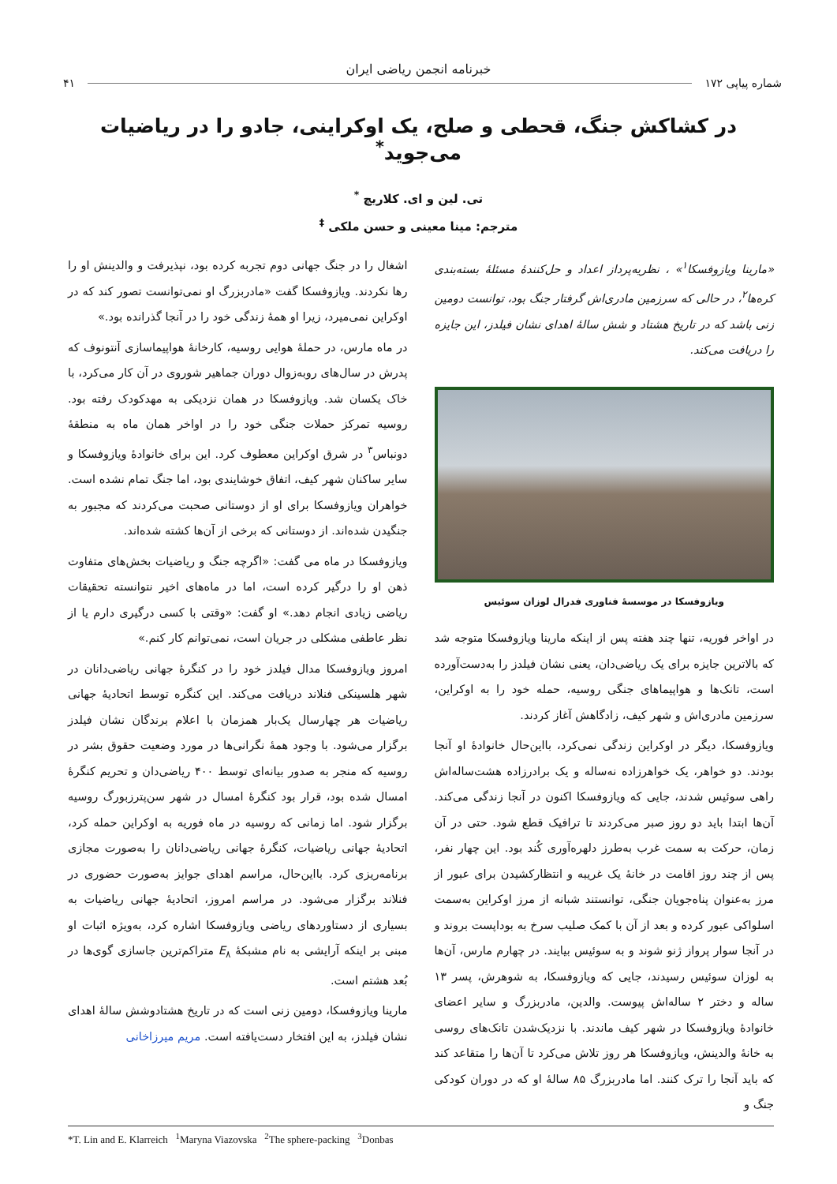خبرنامه انجمن ریاضی ایران
شماره پیاپی ۱۷۲ ۴۱
در کشاکش جنگ، قحطی و صلح، یک اوکراینی، جادو را در ریاضیات می‌جوید<sup>*</sup>
تی. لین و ای. کلاریچ <sup>*</sup>
مترجم: مینا معینی و حسن ملکی <sup>‡</sup>
«مارینا ویازوفسکا<sup>۱</sup>» ، نظریه‌پرداز اعداد و حل‌کنندهٔ مسئلهٔ بسته‌بندی کره‌ها<sup>۲</sup>، در حالی که سرزمین مادری‌اش گرفتار جنگ بود، توانست دومین زنی باشد که در تاریخ هشتاد و شش سالهٔ اهدای نشان فیلدز، این جایزه را دریافت می‌کند.
ویازوفسکا در موسسهٔ فناوری فدرال لوزان سوئیس
در اواخر فوریه، تنها چند هفته پس از اینکه مارینا ویازوفسکا متوجه شد که بالاترین جایزه برای یک ریاضی‌دان، یعنی نشان فیلدز را به‌دست‌آورده است، تانک‌ها و هواپیماهای جنگی روسیه، حمله خود را به اوکراین، سرزمین مادری‌اش و شهر کیف، زادگاهش آغاز کردند.
ویازوفسکا، دیگر در اوکراین زندگی نمی‌کرد، بااین‌حال خانوادهٔ او آنجا بودند. دو خواهر، یک خواهرزاده نه‌ساله و یک برادرزاده هشت‌ساله‌اش راهی سوئیس شدند، جایی که ویازوفسکا اکنون در آنجا زندگی می‌کند. آن‌ها ابتدا باید دو روز صبر می‌کردند تا ترافیک قطع شود. حتی در آن زمان، حرکت به سمت غرب به‌طرز دلهره‌آوری کُند بود. این چهار نفر، پس از چند روز اقامت در خانهٔ یک غریبه و انتظارکشیدن برای عبور از مرز به‌عنوان پناه‌جویان جنگی، توانستند شبانه از مرز اوکراین به‌سمت اسلواکی عبور کرده و بعد از آن با کمک صلیب سرخ به بوداپست بروند و در آنجا سوار پرواز ژنو شوند و به سوئیس بیایند. در چهارم مارس، آن‌ها به لوزان سوئیس رسیدند، جایی که ویازوفسکا، به شوهرش، پسر ۱۳ ساله و دختر ۲ ساله‌اش پیوست. والدین، مادربزرگ و سایر اعضای خانوادهٔ ویازوفسکا در شهر کیف ماندند. با نزدیک‌شدن تانک‌های روسی به خانهٔ والدینش، ویازوفسکا هر روز تلاش می‌کرد تا آن‌ها را متقاعد کند که باید آنجا را ترک کنند. اما مادربزرگ ۸۵ سالهٔ او که در دوران کودکی جنگ و
اشغال را در جنگ جهانی دوم تجربه کرده بود، نپذیرفت و والدینش او را رها نکردند. ویازوفسکا گفت «مادربزرگ او نمی‌توانست تصور کند که در اوکراین نمی‌میرد، زیرا او همهٔ زندگی خود را در آنجا گذرانده بود.»
در ماه مارس، در حملهٔ هوایی روسیه، کارخانهٔ هواپیماسازی آنتونوف که پدرش در سال‌های روبه‌زوال دوران جماهیر شوروی در آن کار می‌کرد، با خاک یکسان شد. ویازوفسکا در همان نزدیکی به مهدکودک رفته بود. روسیه تمرکز حملات جنگی خود را در اواخر همان ماه به منطقهٔ دونباس<sup>۳</sup> در شرق اوکراین معطوف کرد. این برای خانوادهٔ ویازوفسکا و سایر ساکنان شهر کیف، اتفاق خوشایندی بود، اما جنگ تمام نشده است. خواهران ویازوفسکا برای او از دوستانی صحبت می‌کردند که مجبور به جنگیدن شده‌اند. از دوستانی که برخی از آن‌ها کشته شده‌اند.
ویازوفسکا در ماه می گفت: «اگرچه جنگ و ریاضیات بخش‌های متفاوت ذهن او را درگیر کرده است، اما در ماه‌های اخیر نتوانسته تحقیقات ریاضی زیادی انجام دهد.» او گفت: «وقتی با کسی درگیری دارم یا از نظر عاطفی مشکلی در جریان است، نمی‌توانم کار کنم.»
امروز ویازوفسکا مدال فیلدز خود را در کنگرهٔ جهانی ریاضی‌دانان در شهر هلسینکی فنلاند دریافت می‌کند. این کنگره توسط اتحادیهٔ جهانی ریاضیات هر چهارسال یک‌بار همزمان با اعلام برندگان نشان فیلدز برگزار می‌شود. با وجود همهٔ نگرانی‌ها در مورد وضعیت حقوق بشر در روسیه که منجر به صدور بیانه‌ای توسط ۴۰۰ ریاضی‌دان و تحریم کنگرهٔ امسال شده بود، قرار بود کنگرهٔ امسال در شهر سن‌پترزبورگ روسیه برگزار شود. اما زمانی که روسیه در ماه فوریه به اوکراین حمله کرد، اتحادیهٔ جهانی ریاضیات، کنگرهٔ جهانی ریاضی‌دانان را به‌صورت مجازی برنامه‌ریزی کرد. بااین‌حال، مراسم اهدای جوایز به‌صورت حضوری در فنلاند برگزار می‌شود. در مراسم امروز، اتحادیهٔ جهانی ریاضیات به بسیاری از دستاوردهای ریاضی ویازوفسکا اشاره کرد، به‌ویژه اثبات او مبنی بر اینکه آرایشی به نام مشبکهٔ E<sub>۸</sub> متراکم‌ترین جاسازی گوی‌ها در بُعد هشتم است.
مارینا ویازوفسکا، دومین زنی است که در تاریخ هشتادوشش سالهٔ اهدای نشان فیلدز، به این افتخار دست‌یافته است. مریم میرزاخانی
*T. Lin and E. Klarreich <sup>1</sup>Maryna Viazovska <sup>2</sup>The sphere-packing <sup>3</sup>Donbas